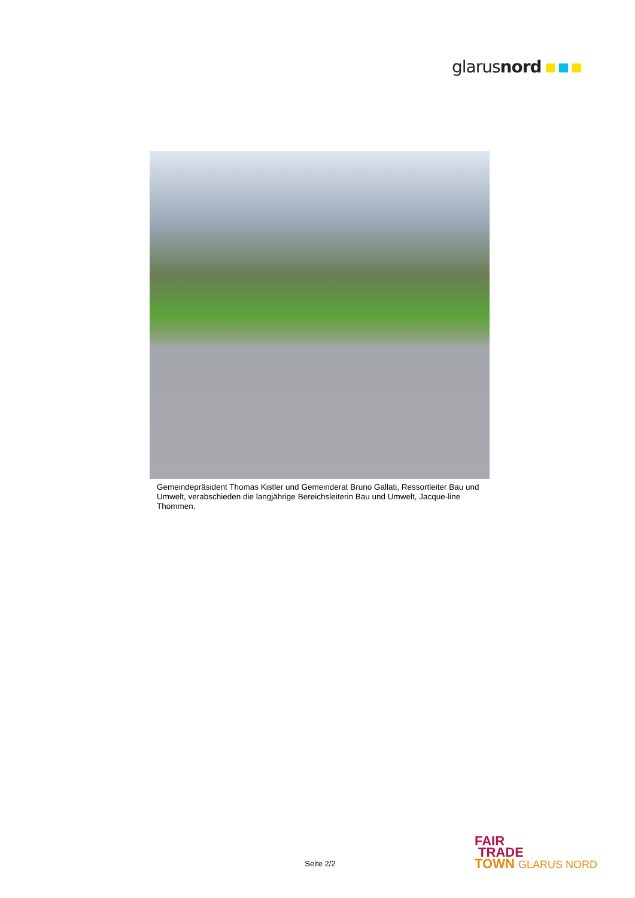glarusnord
Gemeindepräsident Thomas Kistler und Gemeinderat Bruno Gallati, Ressortleiter Bau und Umwelt, verabschieden die langjährige Bereichsleiterin Bau und Umwelt, Jacque-line Thommen.
FAIR
TRADE
TOWN GLARUS NORD
Seite 2/2